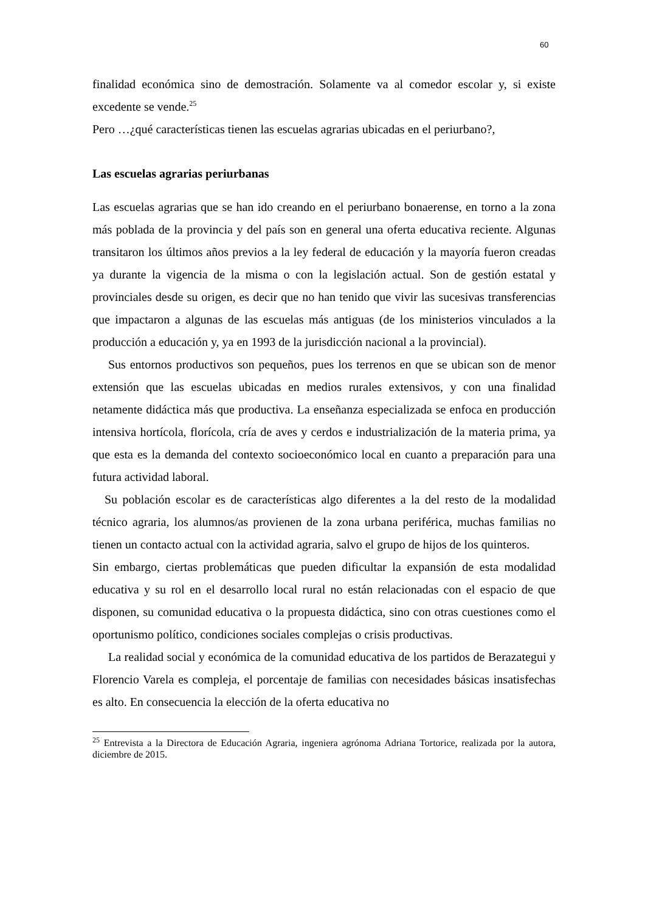60
finalidad económica sino de demostración. Solamente va al comedor escolar y, si existe excedente se vende.<sup>25</sup>
Pero …¿qué características tienen las escuelas agrarias ubicadas en el periurbano?,
Las escuelas agrarias periurbanas
Las escuelas agrarias que se han ido creando en el periurbano bonaerense, en torno a la zona más poblada de la provincia y del país son en general una oferta educativa reciente. Algunas transitaron los últimos años previos a la ley federal de educación y la mayoría fueron creadas ya durante la vigencia de la misma o con la legislación actual. Son de gestión estatal y provinciales desde su origen, es decir que no han tenido que vivir las sucesivas transferencias que impactaron a algunas de las escuelas más antiguas (de los ministerios vinculados a la producción a educación y, ya en 1993 de la jurisdicción nacional a la provincial).
Sus entornos productivos son pequeños, pues los terrenos en que se ubican son de menor extensión que las escuelas ubicadas en medios rurales extensivos, y con una finalidad netamente didáctica más que productiva. La enseñanza especializada se enfoca en producción intensiva hortícola, florícola, cría de aves y cerdos e industrialización de la materia prima, ya que esta es la demanda del contexto socioeconómico local en cuanto a preparación para una futura actividad laboral.
Su población escolar es de características algo diferentes a la del resto de la modalidad técnico agraria, los alumnos/as provienen de la zona urbana periférica, muchas familias no tienen un contacto actual con la actividad agraria, salvo el grupo de hijos de los quinteros.
Sin embargo, ciertas problemáticas que pueden dificultar la expansión de esta modalidad educativa y su rol en el desarrollo local rural no están relacionadas con el espacio de que disponen, su comunidad educativa o la propuesta didáctica, sino con otras cuestiones como el oportunismo político, condiciones sociales complejas o crisis productivas.
La realidad social y económica de la comunidad educativa de los partidos de Berazategui y Florencio Varela es compleja, el porcentaje de familias con necesidades básicas insatisfechas es alto. En consecuencia la elección de la oferta educativa no
<sup>25</sup> Entrevista a la Directora de Educación Agraria, ingeniera agrónoma Adriana Tortorice, realizada por la autora, diciembre de 2015.